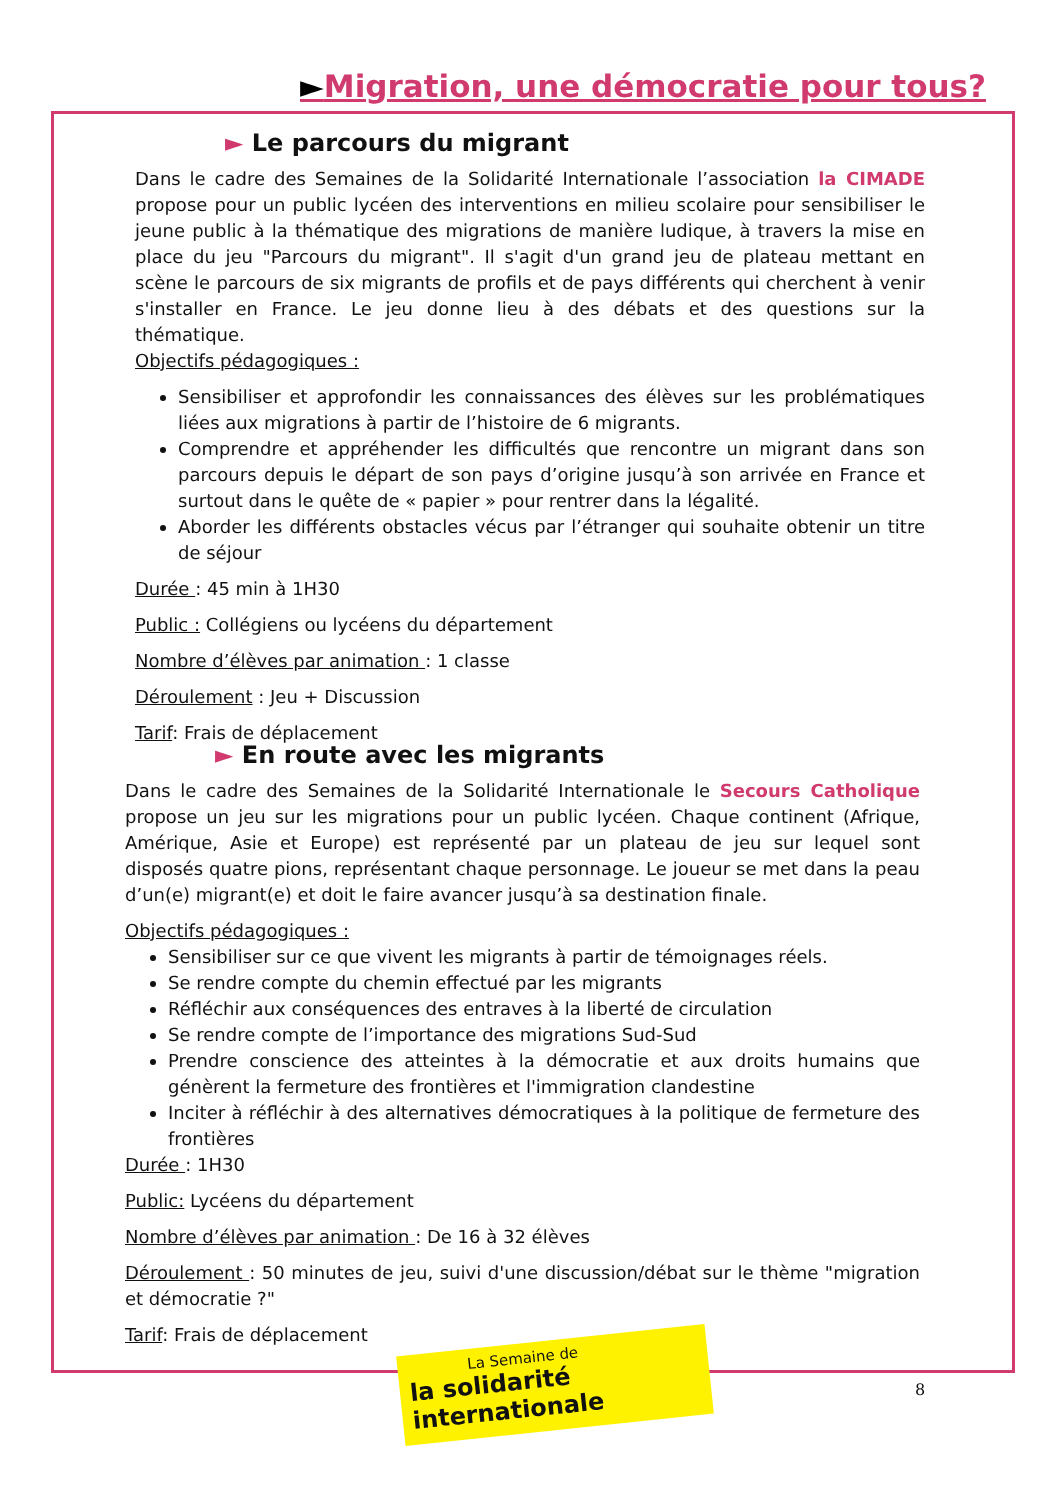►Migration, une démocratie pour tous?
► Le parcours du migrant
Dans le cadre des Semaines de la Solidarité Internationale l’association la CIMADE propose pour un public lycéen des interventions en milieu scolaire pour sensibiliser le jeune public à la thématique des migrations de manière ludique, à travers la mise en place du jeu "Parcours du migrant". Il s'agit d'un grand jeu de plateau mettant en scène le parcours de six migrants de profils et de pays différents qui cherchent à venir s'installer en France. Le jeu donne lieu à des débats et des questions sur la thématique.
Objectifs pédagogiques :
Sensibiliser et approfondir les connaissances des élèves sur les problématiques liées aux migrations à partir de l’histoire de 6 migrants.
Comprendre et appréhender les difficultés que rencontre un migrant dans son parcours depuis le départ de son pays d’origine jusqu’à son arrivée en France et surtout dans le quête de « papier » pour rentrer dans la légalité.
Aborder les différents obstacles vécus par l’étranger qui souhaite obtenir un titre de séjour
Durée : 45 min à 1H30
Public : Collégiens ou lycéens du département
Nombre d’élèves par animation : 1 classe
Déroulement : Jeu + Discussion
Tarif: Frais de déplacement
► En route avec les migrants
Dans le cadre des Semaines de la Solidarité Internationale le Secours Catholique propose un jeu sur les migrations pour un public lycéen. Chaque continent (Afrique, Amérique, Asie et Europe) est représenté par un plateau de jeu sur lequel sont disposés quatre pions, représentant chaque personnage. Le joueur se met dans la peau d’un(e) migrant(e) et doit le faire avancer jusqu’à sa destination finale.
Objectifs pédagogiques :
Sensibiliser sur ce que vivent les migrants à partir de témoignages réels.
Se rendre compte du chemin effectué par les migrants
Réfléchir aux conséquences des entraves à la liberté de circulation
Se rendre compte de l’importance des migrations Sud-Sud
Prendre conscience des atteintes à la démocratie et aux droits humains que génèrent la fermeture des frontières et l'immigration clandestine
Inciter à réfléchir à des alternatives démocratiques à la politique de fermeture des frontières
Durée : 1H30
Public: Lycéens du département
Nombre d’élèves par animation : De 16 à 32 élèves
Déroulement : 50 minutes de jeu, suivi d'une discussion/débat sur le thème "migration et démocratie ?"
Tarif: Frais de déplacement
La Semaine de
la solidarité internationale
8